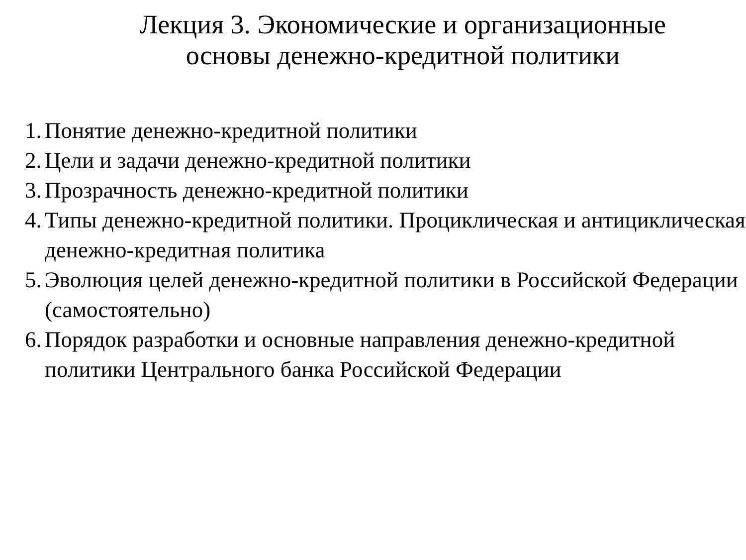Лекция 3. Экономические и организационные
основы денежно-кредитной политики
1. Понятие денежно-кредитной политики
2. Цели и задачи денежно-кредитной политики
3. Прозрачность денежно-кредитной политики
4. Типы денежно-кредитной политики. Проциклическая и антициклическая денежно-кредитная политика
5. Эволюция целей денежно-кредитной политики в Российской Федерации (самостоятельно)
6. Порядок разработки и основные направления денежно-кредитной политики Центрального банка Российской Федерации